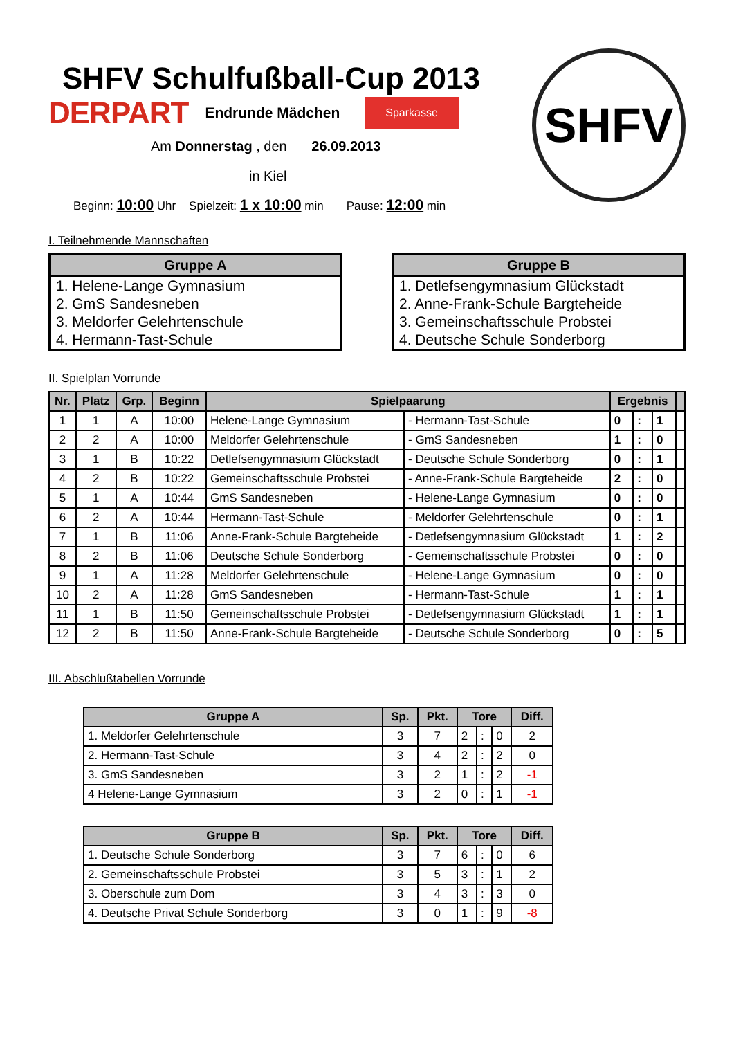SHFV
SHFV Schulfußball-Cup 2013
DERPART Endrunde Mädchen Sparkasse
Am Donnerstag , den 26.09.2013
in Kiel
Beginn: 10:00 Uhr Spielzeit: 1 x 10:00 min Pause: 12:00 min
I. Teilnehmende Mannschaften
| Gruppe A |
| --- |
| 1. Helene-Lange Gymnasium |
| 2. GmS Sandesneben |
| 3. Meldorfer Gelehrtenschule |
| 4. Hermann-Tast-Schule |
| Gruppe B |
| --- |
| 1. Detlefsengymnasium Glückstadt |
| 2. Anne-Frank-Schule Bargteheide |
| 3. Gemeinschaftsschule Probstei |
| 4. Deutsche Schule Sonderborg |
II. Spielplan Vorrunde
| Nr. | Platz | Grp. | Beginn | Spielpaarung | | Ergebnis | | | |
| --- | --- | --- | --- | --- | --- | --- | --- | --- | --- |
| 1 | 1 | A | 10:00 | Helene-Lange Gymnasium | - Hermann-Tast-Schule | 0 | : | 1 | |
| 2 | 2 | A | 10:00 | Meldorfer Gelehrtenschule | - GmS Sandesneben | 1 | : | 0 | |
| 3 | 1 | B | 10:22 | Detlefsengymnasium Glückstadt | - Deutsche Schule Sonderborg | 0 | : | 1 | |
| 4 | 2 | B | 10:22 | Gemeinschaftsschule Probstei | - Anne-Frank-Schule Bargteheide | 2 | : | 0 | |
| 5 | 1 | A | 10:44 | GmS Sandesneben | - Helene-Lange Gymnasium | 0 | : | 0 | |
| 6 | 2 | A | 10:44 | Hermann-Tast-Schule | - Meldorfer Gelehrtenschule | 0 | : | 1 | |
| 7 | 1 | B | 11:06 | Anne-Frank-Schule Bargteheide | - Detlefsengymnasium Glückstadt | 1 | : | 2 | |
| 8 | 2 | B | 11:06 | Deutsche Schule Sonderborg | - Gemeinschaftsschule Probstei | 0 | : | 0 | |
| 9 | 1 | A | 11:28 | Meldorfer Gelehrtenschule | - Helene-Lange Gymnasium | 0 | : | 0 | |
| 10 | 2 | A | 11:28 | GmS Sandesneben | - Hermann-Tast-Schule | 1 | : | 1 | |
| 11 | 1 | B | 11:50 | Gemeinschaftsschule Probstei | - Detlefsengymnasium Glückstadt | 1 | : | 1 | |
| 12 | 2 | B | 11:50 | Anne-Frank-Schule Bargteheide | - Deutsche Schule Sonderborg | 0 | : | 5 | |
III. Abschlußtabellen Vorrunde
| Gruppe A | Sp. | Pkt. | Tore | | | Diff. |
| --- | --- | --- | --- | --- | --- | --- |
| 1. Meldorfer Gelehrtenschule | 3 | 7 | 2 | : | 0 | 2 |
| 2. Hermann-Tast-Schule | 3 | 4 | 2 | : | 2 | 0 |
| 3. GmS Sandesneben | 3 | 2 | 1 | : | 2 | -1 |
| 4 Helene-Lange Gymnasium | 3 | 2 | 0 | : | 1 | -1 |
| Gruppe B | Sp. | Pkt. | Tore | | | Diff. |
| --- | --- | --- | --- | --- | --- | --- |
| 1. Deutsche Schule Sonderborg | 3 | 7 | 6 | : | 0 | 6 |
| 2. Gemeinschaftsschule Probstei | 3 | 5 | 3 | : | 1 | 2 |
| 3. Oberschule zum Dom | 3 | 4 | 3 | : | 3 | 0 |
| 4. Deutsche Privat Schule Sonderborg | 3 | 0 | 1 | : | 9 | -8 |